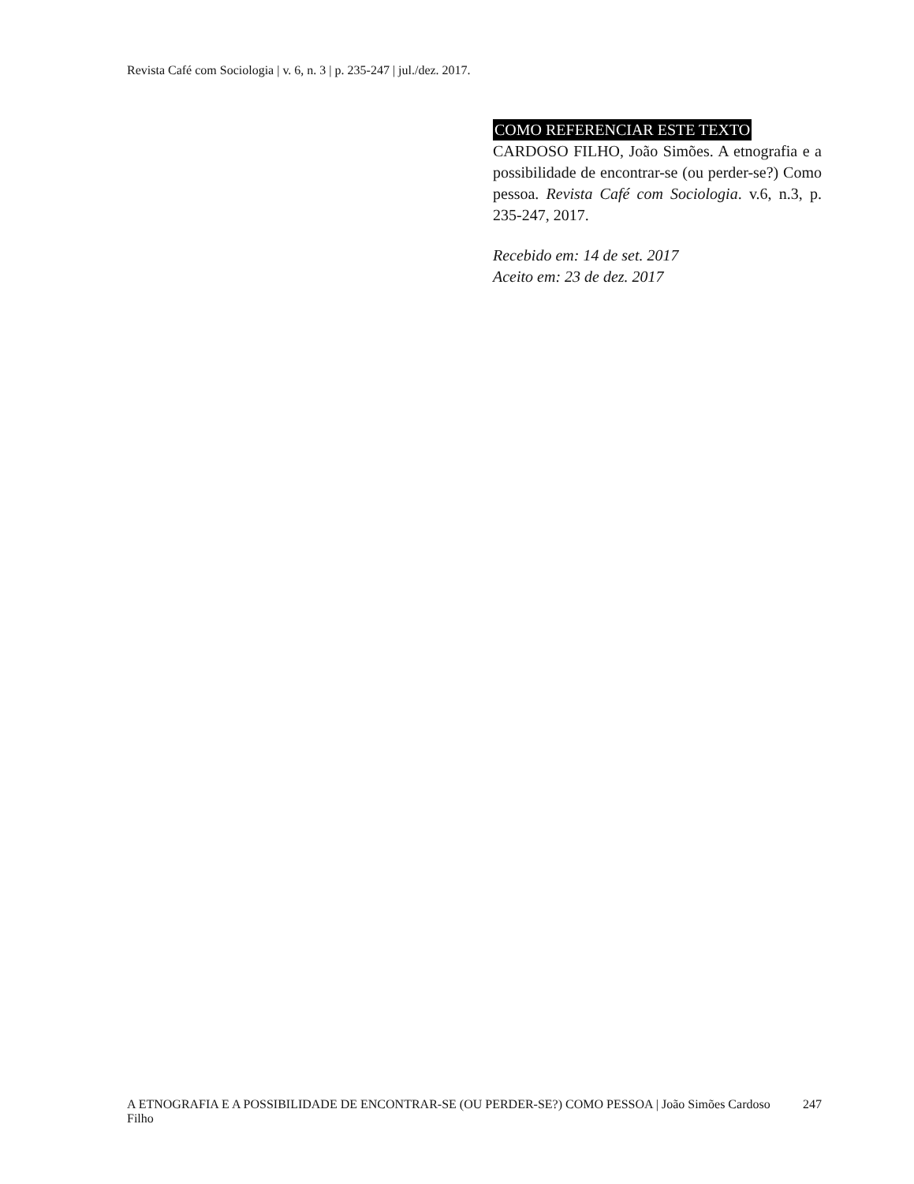Revista Café com Sociologia | v. 6, n. 3 | p. 235-247 | jul./dez. 2017.
COMO REFERENCIAR ESTE TEXTO
CARDOSO FILHO, João Simões. A etnografia e a possibilidade de encontrar-se (ou perder-se?) Como pessoa. Revista Café com Sociologia. v.6, n.3, p. 235-247, 2017.
Recebido em: 14 de set. 2017
Aceito em: 23 de dez. 2017
A ETNOGRAFIA E A POSSIBILIDADE DE ENCONTRAR-SE (OU PERDER-SE?) COMO PESSOA | João Simões Cardoso Filho
247